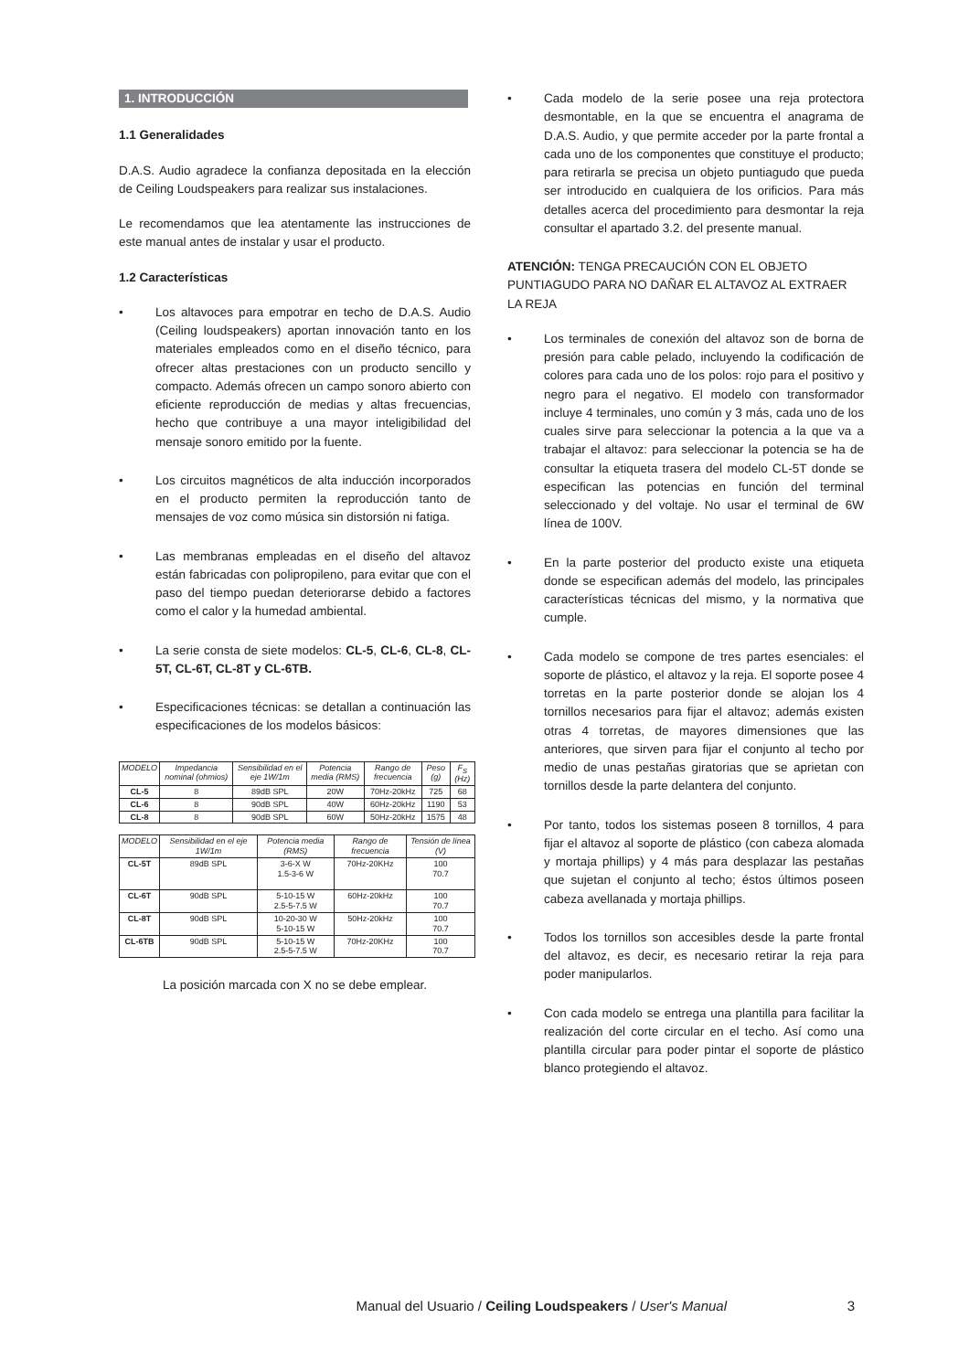1. INTRODUCCIÓN
1.1 Generalidades
D.A.S. Audio agradece la confianza depositada en la elección de Ceiling Loudspeakers para realizar sus instalaciones.
Le recomendamos que lea atentamente las instrucciones de este manual antes de instalar y usar el producto.
1.2 Características
• Los altavoces para empotrar en techo de D.A.S. Audio (Ceiling loudspeakers) aportan innovación tanto en los materiales empleados como en el diseño técnico, para ofrecer altas prestaciones con un producto sencillo y compacto. Además ofrecen un campo sonoro abierto con eficiente reproducción de medias y altas frecuencias, hecho que contribuye a una mayor inteligibilidad del mensaje sonoro emitido por la fuente.
• Los circuitos magnéticos de alta inducción incorporados en el producto permiten la reproducción tanto de mensajes de voz como música sin distorsión ni fatiga.
• Las membranas empleadas en el diseño del altavoz están fabricadas con polipropileno, para evitar que con el paso del tiempo puedan deteriorarse debido a factores como el calor y la humedad ambiental.
• La serie consta de siete modelos: CL-5, CL-6, CL-8, CL-5T, CL-6T, CL-8T y CL-6TB.
• Especificaciones técnicas: se detallan a continuación las especificaciones de los modelos básicos:
| MODELO | Impedancia nominal (ohmios) | Sensibilidad en el eje 1W/1m | Potencia media (RMS) | Rango de frecuencia | Peso (g) | F<sub>S</sub> (Hz) |
| --- | --- | --- | --- | --- | --- | --- |
| CL-5 | 8 | 89dB SPL | 20W | 70Hz-20kHz | 725 | 68 |
| CL-6 | 8 | 90dB SPL | 40W | 60Hz-20kHz | 1190 | 53 |
| CL-8 | 8 | 90dB SPL | 60W | 50Hz-20kHz | 1575 | 48 |
| MODELO | Sensibilidad en el eje 1W/1m | Potencia media (RMS) | Rango de frecuencia | Tensión de línea (V) |
| --- | --- | --- | --- | --- |
| CL-5T | 89dB SPL | 3-6-X W 1.5-3-6 W | 70Hz-20KHz | 100 70.7 |
| CL-6T | 90dB SPL | 5-10-15 W 2.5-5-7.5 W | 60Hz-20kHz | 100 70.7 |
| CL-8T | 90dB SPL | 10-20-30 W 5-10-15 W | 50Hz-20kHz | 100 70.7 |
| CL-6TB | 90dB SPL | 5-10-15 W 2.5-5-7.5 W | 70Hz-20KHz | 100 70.7 |
La posición marcada con X no se debe emplear.
• Cada modelo de la serie posee una reja protectora desmontable, en la que se encuentra el anagrama de D.A.S. Audio, y que permite acceder por la parte frontal a cada uno de los componentes que constituye el producto; para retirarla se precisa un objeto puntiagudo que pueda ser introducido en cualquiera de los orificios. Para más detalles acerca del procedimiento para desmontar la reja consultar el apartado 3.2. del presente manual.
ATENCIÓN: TENGA PRECAUCIÓN CON EL OBJETO PUNTIAGUDO PARA NO DAÑAR EL ALTAVOZ AL EXTRAER LA REJA
• Los terminales de conexión del altavoz son de borna de presión para cable pelado, incluyendo la codificación de colores para cada uno de los polos: rojo para el positivo y negro para el negativo. El modelo con transformador incluye 4 terminales, uno común y 3 más, cada uno de los cuales sirve para seleccionar la potencia a la que va a trabajar el altavoz: para seleccionar la potencia se ha de consultar la etiqueta trasera del modelo CL-5T donde se especifican las potencias en función del terminal seleccionado y del voltaje. No usar el terminal de 6W línea de 100V.
• En la parte posterior del producto existe una etiqueta donde se especifican además del modelo, las principales características técnicas del mismo, y la normativa que cumple.
• Cada modelo se compone de tres partes esenciales: el soporte de plástico, el altavoz y la reja. El soporte posee 4 torretas en la parte posterior donde se alojan los 4 tornillos necesarios para fijar el altavoz; además existen otras 4 torretas, de mayores dimensiones que las anteriores, que sirven para fijar el conjunto al techo por medio de unas pestañas giratorias que se aprietan con tornillos desde la parte delantera del conjunto.
• Por tanto, todos los sistemas poseen 8 tornillos, 4 para fijar el altavoz al soporte de plástico (con cabeza alomada y mortaja phillips) y 4 más para desplazar las pestañas que sujetan el conjunto al techo; éstos últimos poseen cabeza avellanada y mortaja phillips.
• Todos los tornillos son accesibles desde la parte frontal del altavoz, es decir, es necesario retirar la reja para poder manipularlos.
• Con cada modelo se entrega una plantilla para facilitar la realización del corte circular en el techo. Así como una plantilla circular para poder pintar el soporte de plástico blanco protegiendo el altavoz.
Manual del Usuario / Ceiling Loudspeakers / User's Manual 3